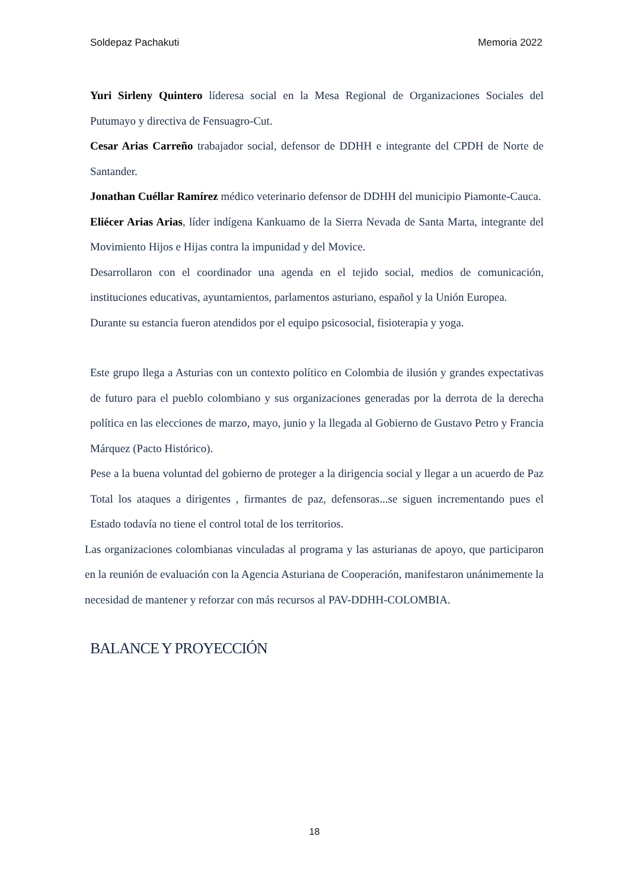Soldepaz Pachakuti Memoria 2022
Yuri Sirleny Quintero líderesa social en la Mesa Regional de Organizaciones Sociales del Putumayo y directiva de Fensuagro-Cut.
Cesar Arias Carreño trabajador social, defensor de DDHH e integrante del CPDH de Norte de Santander.
Jonathan Cuéllar Ramírez médico veterinario defensor de DDHH del municipio Piamonte-Cauca.
Eliécer Arias Arias, líder indígena Kankuamo de la Sierra Nevada de Santa Marta, integrante del Movimiento Hijos e Hijas contra la impunidad y del Movice.
Desarrollaron con el coordinador una agenda en el tejido social, medios de comunicación, instituciones educativas, ayuntamientos, parlamentos asturiano, español y la Unión Europea.
Durante su estancia fueron atendidos por el equipo psicosocial, fisioterapia y yoga.
Este grupo llega a Asturias con un contexto político en Colombia de ilusión y grandes expectativas de futuro para el pueblo colombiano y sus organizaciones generadas por la derrota de la derecha política en las elecciones de marzo, mayo, junio y la llegada al Gobierno de Gustavo Petro y Francia Márquez (Pacto Histórico).
Pese a la buena voluntad del gobierno de proteger a la dirigencia social y llegar a un acuerdo de Paz Total los ataques a dirigentes , firmantes de paz, defensoras...se siguen incrementando pues el Estado todavía no tiene el control total de los territorios.
Las organizaciones colombianas vinculadas al programa y las asturianas de apoyo, que participaron en la reunión de evaluación con la Agencia Asturiana de Cooperación, manifestaron unánimemente la necesidad de mantener y reforzar con más recursos al PAV-DDHH-COLOMBIA.
BALANCE Y PROYECCIÓN
18